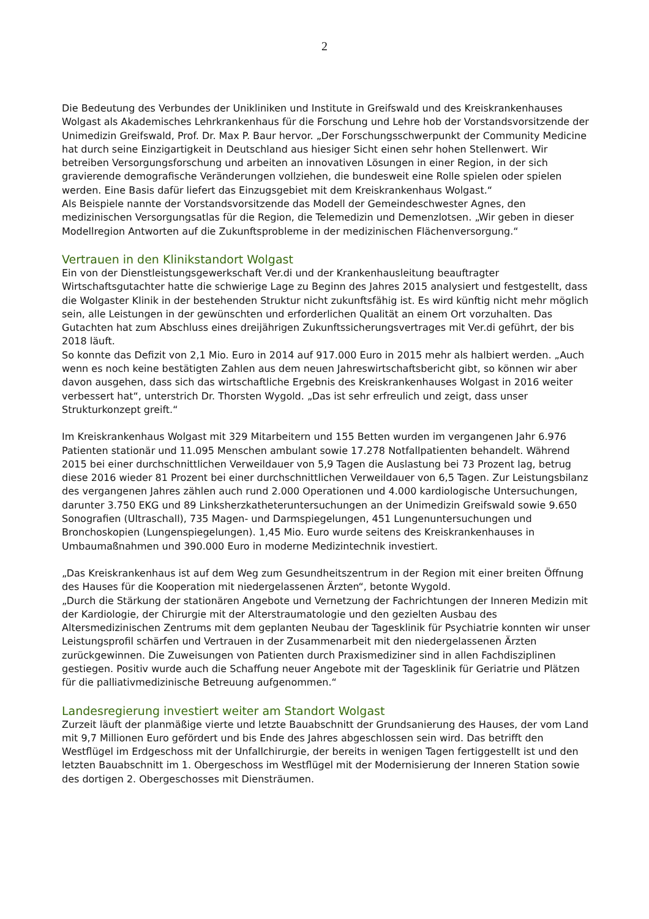2
Die Bedeutung des Verbundes der Unikliniken und Institute in Greifswald und des Kreiskrankenhauses Wolgast als Akademisches Lehrkrankenhaus für die Forschung und Lehre hob der Vorstandsvorsitzende der Unimedizin Greifswald, Prof. Dr. Max P. Baur hervor. „Der Forschungsschwerpunkt der Community Medicine hat durch seine Einzigartigkeit in Deutschland aus hiesiger Sicht einen sehr hohen Stellenwert. Wir betreiben Versorgungsforschung und arbeiten an innovativen Lösungen in einer Region, in der sich gravierende demografische Veränderungen vollziehen, die bundesweit eine Rolle spielen oder spielen werden. Eine Basis dafür liefert das Einzugsgebiet mit dem Kreiskrankenhaus Wolgast.“
Als Beispiele nannte der Vorstandsvorsitzende das Modell der Gemeindeschwester Agnes, den medizinischen Versorgungsatlas für die Region, die Telemedizin und Demenzlotsen. „Wir geben in dieser Modellregion Antworten auf die Zukunftsprobleme in der medizinischen Flächenversorgung.“
Vertrauen in den Klinikstandort Wolgast
Ein von der Dienstleistungsgewerkschaft Ver.di und der Krankenhausleitung beauftragter Wirtschaftsgutachter hatte die schwierige Lage zu Beginn des Jahres 2015 analysiert und festgestellt, dass die Wolgaster Klinik in der bestehenden Struktur nicht zukunftsfähig ist. Es wird künftig nicht mehr möglich sein, alle Leistungen in der gewünschten und erforderlichen Qualität an einem Ort vorzuhalten. Das Gutachten hat zum Abschluss eines dreijährigen Zukunftssicherungsvertrages mit Ver.di geführt, der bis 2018 läuft.
So konnte das Defizit von 2,1 Mio. Euro in 2014 auf 917.000 Euro in 2015 mehr als halbiert werden. „Auch wenn es noch keine bestätigten Zahlen aus dem neuen Jahreswirtschaftsbericht gibt, so können wir aber davon ausgehen, dass sich das wirtschaftliche Ergebnis des Kreiskrankenhauses Wolgast in 2016 weiter verbessert hat“, unterstrich Dr. Thorsten Wygold. „Das ist sehr erfreulich und zeigt, dass unser Strukturkonzept greift.“
Im Kreiskrankenhaus Wolgast mit 329 Mitarbeitern und 155 Betten wurden im vergangenen Jahr 6.976 Patienten stationär und 11.095 Menschen ambulant sowie 17.278 Notfallpatienten behandelt. Während 2015 bei einer durchschnittlichen Verweildauer von 5,9 Tagen die Auslastung bei 73 Prozent lag, betrug diese 2016 wieder 81 Prozent bei einer durchschnittlichen Verweildauer von 6,5 Tagen. Zur Leistungsbilanz des vergangenen Jahres zählen auch rund 2.000 Operationen und 4.000 kardiologische Untersuchungen, darunter 3.750 EKG und 89 Linksherzkatheteruntersuchungen an der Unimedizin Greifswald sowie 9.650 Sonografien (Ultraschall), 735 Magen- und Darmspiegelungen, 451 Lungenuntersuchungen und Bronchoskopien (Lungenspiegelungen). 1,45 Mio. Euro wurde seitens des Kreiskrankenhauses in Umbaumaßnahmen und 390.000 Euro in moderne Medizintechnik investiert.
„Das Kreiskrankenhaus ist auf dem Weg zum Gesundheitszentrum in der Region mit einer breiten Öffnung des Hauses für die Kooperation mit niedergelassenen Ärzten“, betonte Wygold.
„Durch die Stärkung der stationären Angebote und Vernetzung der Fachrichtungen der Inneren Medizin mit der Kardiologie, der Chirurgie mit der Alterstraumatologie und den gezielten Ausbau des Altersmedizinischen Zentrums mit dem geplanten Neubau der Tagesklinik für Psychiatrie konnten wir unser Leistungsprofil schärfen und Vertrauen in der Zusammenarbeit mit den niedergelassenen Ärzten zurückgewinnen. Die Zuweisungen von Patienten durch Praxismediziner sind in allen Fachdisziplinen gestiegen. Positiv wurde auch die Schaffung neuer Angebote mit der Tagesklinik für Geriatrie und Plätzen für die palliativmedizinische Betreuung aufgenommen.“
Landesregierung investiert weiter am Standort Wolgast
Zurzeit läuft der planmäßige vierte und letzte Bauabschnitt der Grundsanierung des Hauses, der vom Land mit 9,7 Millionen Euro gefördert und bis Ende des Jahres abgeschlossen sein wird. Das betrifft den Westflügel im Erdgeschoss mit der Unfallchirurgie, der bereits in wenigen Tagen fertiggestellt ist und den letzten Bauabschnitt im 1. Obergeschoss im Westflügel mit der Modernisierung der Inneren Station sowie des dortigen 2. Obergeschosses mit Diensträumen.